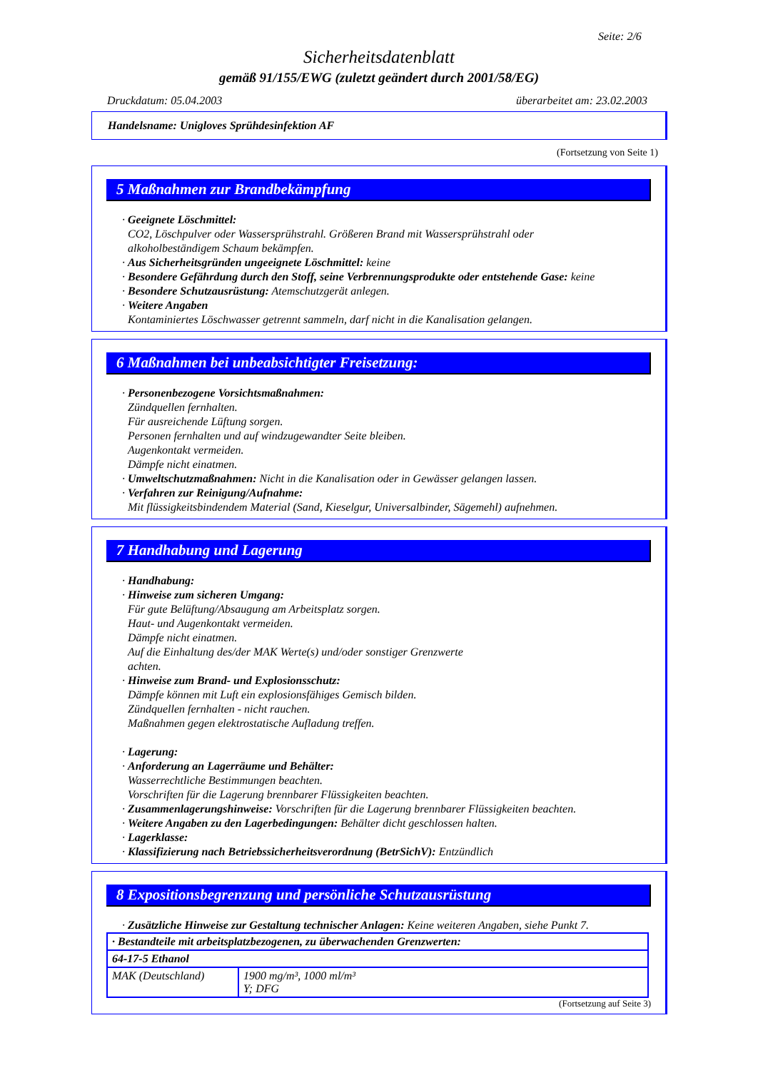Seite: 2/6
Sicherheitsdatenblatt
gemäß 91/155/EWG (zuletzt geändert durch 2001/58/EG)
Druckdatum: 05.04.2003 überarbeitet am: 23.02.2003
Handelsname: Unigloves Sprühdesinfektion AF
(Fortsetzung von Seite 1)
5 Maßnahmen zur Brandbekämpfung
· Geeignete Löschmittel:
CO2, Löschpulver oder Wassersprühstrahl. Größeren Brand mit Wassersprühstrahl oder
alkoholbeständigem Schaum bekämpfen.
· Aus Sicherheitsgründen ungeeignete Löschmittel: keine
· Besondere Gefährdung durch den Stoff, seine Verbrennungsprodukte oder entstehende Gase: keine
· Besondere Schutzausrüstung: Atemschutzgerät anlegen.
· Weitere Angaben
Kontaminiertes Löschwasser getrennt sammeln, darf nicht in die Kanalisation gelangen.
6 Maßnahmen bei unbeabsichtigter Freisetzung:
· Personenbezogene Vorsichtsmaßnahmen:
Zündquellen fernhalten.
Für ausreichende Lüftung sorgen.
Personen fernhalten und auf windzugewandter Seite bleiben.
Augenkontakt vermeiden.
Dämpfe nicht einatmen.
· Umweltschutzmaßnahmen: Nicht in die Kanalisation oder in Gewässer gelangen lassen.
· Verfahren zur Reinigung/Aufnahme:
Mit flüssigkeitsbindendem Material (Sand, Kieselgur, Universalbinder, Sägemehl) aufnehmen.
7 Handhabung und Lagerung
· Handhabung:
· Hinweise zum sicheren Umgang:
Für gute Belüftung/Absaugung am Arbeitsplatz sorgen.
Haut- und Augenkontakt vermeiden.
Dämpfe nicht einatmen.
Auf die Einhaltung des/der MAK Werte(s) und/oder sonstiger Grenzwerte
achten.
· Hinweise zum Brand- und Explosionsschutz:
Dämpfe können mit Luft ein explosionsfähiges Gemisch bilden.
Zündquellen fernhalten - nicht rauchen.
Maßnahmen gegen elektrostatische Aufladung treffen.
· Lagerung:
· Anforderung an Lagerräume und Behälter:
Wasserrechtliche Bestimmungen beachten.
Vorschriften für die Lagerung brennbarer Flüssigkeiten beachten.
· Zusammenlagerungshinweise: Vorschriften für die Lagerung brennbarer Flüssigkeiten beachten.
· Weitere Angaben zu den Lagerbedingungen: Behälter dicht geschlossen halten.
· Lagerklasse:
· Klassifizierung nach Betriebssicherheitsverordnung (BetrSichV): Entzündlich
8 Expositionsbegrenzung und persönliche Schutzausrüstung
· Zusätzliche Hinweise zur Gestaltung technischer Anlagen: Keine weiteren Angaben, siehe Punkt 7.
| · Bestandteile mit arbeitsplatzbezogenen, zu überwachenden Grenzwerten: | |
| 64-17-5 Ethanol | |
| MAK (Deutschland) | 1900 mg/m³, 1000 ml/m³ Y; DFG |
(Fortsetzung auf Seite 3)